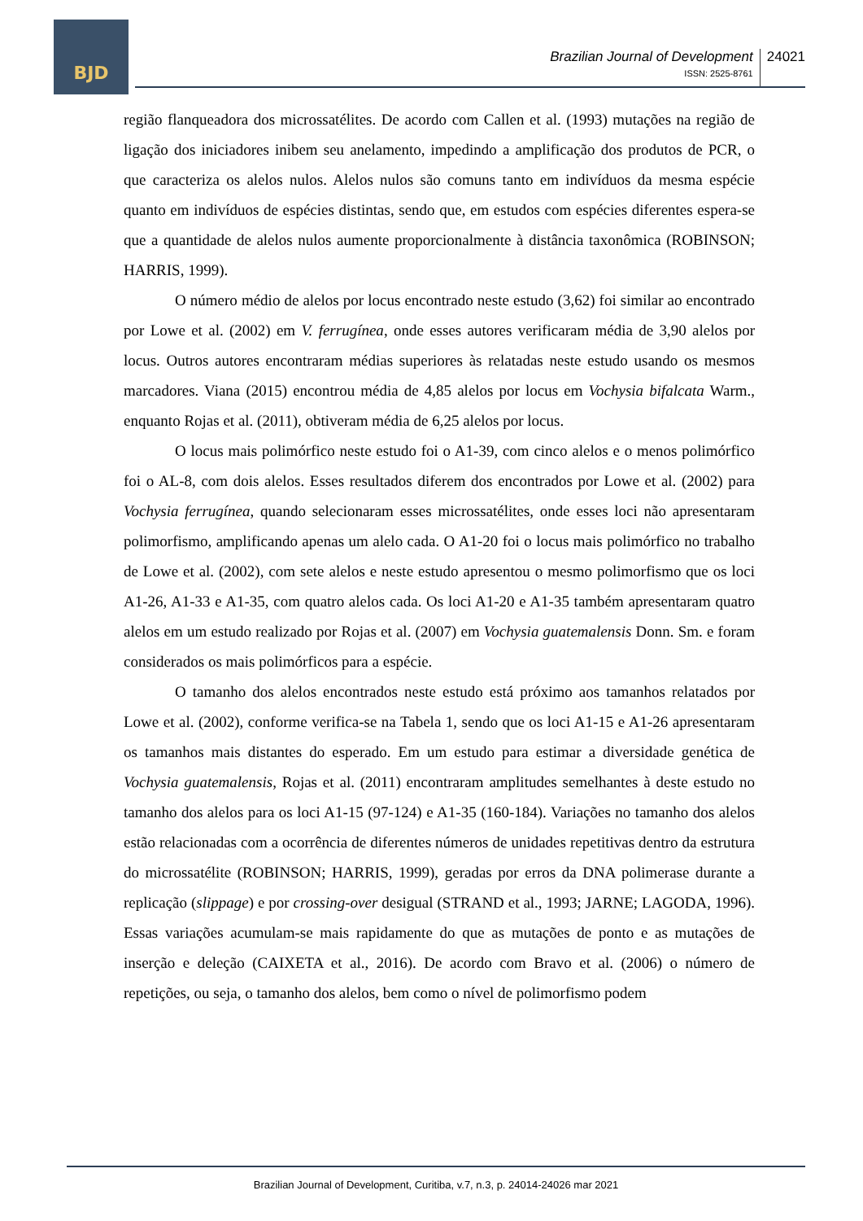BJD
Brazilian Journal of Development
ISSN: 2525-8761
24021
região flanqueadora dos microssatélites. De acordo com Callen et al. (1993) mutações na região de ligação dos iniciadores inibem seu anelamento, impedindo a amplificação dos produtos de PCR, o que caracteriza os alelos nulos. Alelos nulos são comuns tanto em indivíduos da mesma espécie quanto em indivíduos de espécies distintas, sendo que, em estudos com espécies diferentes espera-se que a quantidade de alelos nulos aumente proporcionalmente à distância taxonômica (ROBINSON; HARRIS, 1999).
O número médio de alelos por locus encontrado neste estudo (3,62) foi similar ao encontrado por Lowe et al. (2002) em V. ferrugínea, onde esses autores verificaram média de 3,90 alelos por locus. Outros autores encontraram médias superiores às relatadas neste estudo usando os mesmos marcadores. Viana (2015) encontrou média de 4,85 alelos por locus em Vochysia bifalcata Warm., enquanto Rojas et al. (2011), obtiveram média de 6,25 alelos por locus.
O locus mais polimórfico neste estudo foi o A1-39, com cinco alelos e o menos polimórfico foi o AL-8, com dois alelos. Esses resultados diferem dos encontrados por Lowe et al. (2002) para Vochysia ferrugínea, quando selecionaram esses microssatélites, onde esses loci não apresentaram polimorfismo, amplificando apenas um alelo cada. O A1-20 foi o locus mais polimórfico no trabalho de Lowe et al. (2002), com sete alelos e neste estudo apresentou o mesmo polimorfismo que os loci A1-26, A1-33 e A1-35, com quatro alelos cada. Os loci A1-20 e A1-35 também apresentaram quatro alelos em um estudo realizado por Rojas et al. (2007) em Vochysia guatemalensis Donn. Sm. e foram considerados os mais polimórficos para a espécie.
O tamanho dos alelos encontrados neste estudo está próximo aos tamanhos relatados por Lowe et al. (2002), conforme verifica-se na Tabela 1, sendo que os loci A1-15 e A1-26 apresentaram os tamanhos mais distantes do esperado. Em um estudo para estimar a diversidade genética de Vochysia guatemalensis, Rojas et al. (2011) encontraram amplitudes semelhantes à deste estudo no tamanho dos alelos para os loci A1-15 (97-124) e A1-35 (160-184). Variações no tamanho dos alelos estão relacionadas com a ocorrência de diferentes números de unidades repetitivas dentro da estrutura do microssatélite (ROBINSON; HARRIS, 1999), geradas por erros da DNA polimerase durante a replicação (slippage) e por crossing-over desigual (STRAND et al., 1993; JARNE; LAGODA, 1996). Essas variações acumulam-se mais rapidamente do que as mutações de ponto e as mutações de inserção e deleção (CAIXETA et al., 2016). De acordo com Bravo et al. (2006) o número de repetições, ou seja, o tamanho dos alelos, bem como o nível de polimorfismo podem
Brazilian Journal of Development, Curitiba, v.7, n.3, p. 24014-24026 mar 2021